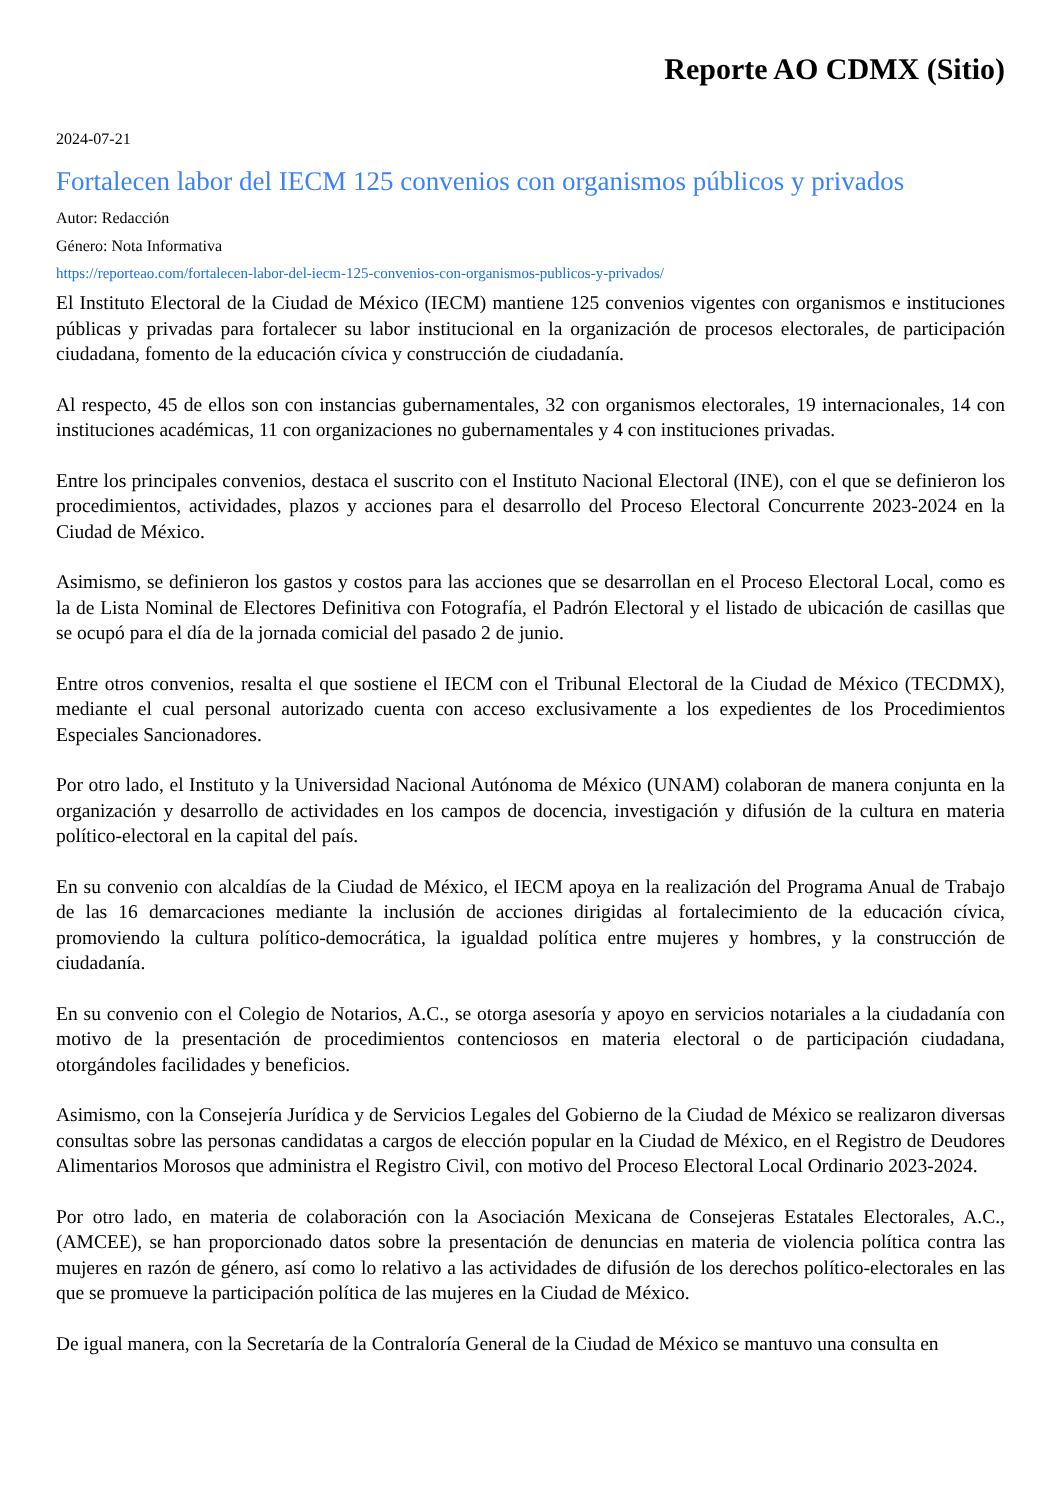Reporte AO CDMX (Sitio)
2024-07-21
Fortalecen labor del IECM 125 convenios con organismos públicos y privados
Autor: Redacción
Género: Nota Informativa
https://reporteao.com/fortalecen-labor-del-iecm-125-convenios-con-organismos-publicos-y-privados/
El Instituto Electoral de la Ciudad de México (IECM) mantiene 125 convenios vigentes con organismos e instituciones públicas y privadas para fortalecer su labor institucional en la organización de procesos electorales, de participación ciudadana, fomento de la educación cívica y construcción de ciudadanía.
Al respecto, 45 de ellos son con instancias gubernamentales, 32 con organismos electorales, 19 internacionales, 14 con instituciones académicas, 11 con organizaciones no gubernamentales y 4 con instituciones privadas.
Entre los principales convenios, destaca el suscrito con el Instituto Nacional Electoral (INE), con el que se definieron los procedimientos, actividades, plazos y acciones para el desarrollo del Proceso Electoral Concurrente 2023-2024 en la Ciudad de México.
Asimismo, se definieron los gastos y costos para las acciones que se desarrollan en el Proceso Electoral Local, como es la de Lista Nominal de Electores Definitiva con Fotografía, el Padrón Electoral y el listado de ubicación de casillas que se ocupó para el día de la jornada comicial del pasado 2 de junio.
Entre otros convenios, resalta el que sostiene el IECM con el Tribunal Electoral de la Ciudad de México (TECDMX), mediante el cual personal autorizado cuenta con acceso exclusivamente a los expedientes de los Procedimientos Especiales Sancionadores.
Por otro lado, el Instituto y la Universidad Nacional Autónoma de México (UNAM) colaboran de manera conjunta en la organización y desarrollo de actividades en los campos de docencia, investigación y difusión de la cultura en materia político-electoral en la capital del país.
En su convenio con alcaldías de la Ciudad de México, el IECM apoya en la realización del Programa Anual de Trabajo de las 16 demarcaciones mediante la inclusión de acciones dirigidas al fortalecimiento de la educación cívica, promoviendo la cultura político-democrática, la igualdad política entre mujeres y hombres, y la construcción de ciudadanía.
En su convenio con el Colegio de Notarios, A.C., se otorga asesoría y apoyo en servicios notariales a la ciudadanía con motivo de la presentación de procedimientos contenciosos en materia electoral o de participación ciudadana, otorgándoles facilidades y beneficios.
Asimismo, con la Consejería Jurídica y de Servicios Legales del Gobierno de la Ciudad de México se realizaron diversas consultas sobre las personas candidatas a cargos de elección popular en la Ciudad de México, en el Registro de Deudores Alimentarios Morosos que administra el Registro Civil, con motivo del Proceso Electoral Local Ordinario 2023-2024.
Por otro lado, en materia de colaboración con la Asociación Mexicana de Consejeras Estatales Electorales, A.C., (AMCEE), se han proporcionado datos sobre la presentación de denuncias en materia de violencia política contra las mujeres en razón de género, así como lo relativo a las actividades de difusión de los derechos político-electorales en las que se promueve la participación política de las mujeres en la Ciudad de México.
De igual manera, con la Secretaría de la Contraloría General de la Ciudad de México se mantuvo una consulta en